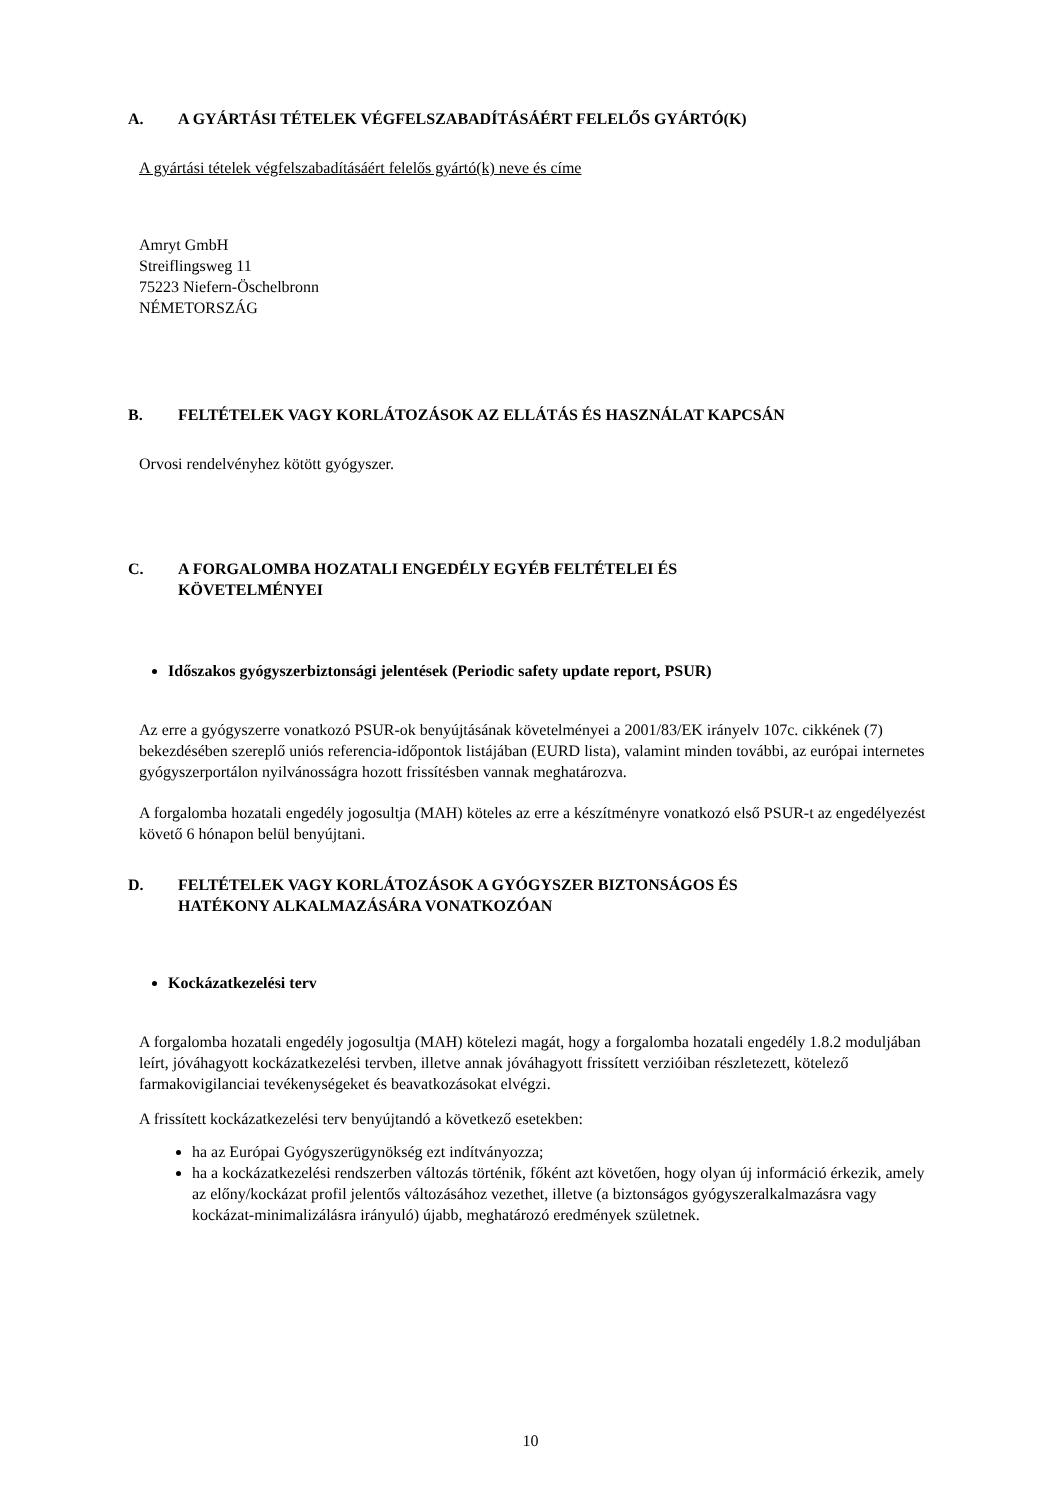A. A GYÁRTÁSI TÉTELEK VÉGFELSZABADÍTÁSÁÉRT FELELŐS GYÁRTÓ(K)
A gyártási tételek végfelszabadításáért felelős gyártó(k) neve és címe
Amryt GmbH
Streiflingsweg 11
75223 Niefern-Öschelbronn
NÉMETORSZÁG
B. FELTÉTELEK VAGY KORLÁTOZÁSOK AZ ELLÁTÁS ÉS HASZNÁLAT KAPCSÁN
Orvosi rendelvényhez kötött gyógyszer.
C. A FORGALOMBA HOZATALI ENGEDÉLY EGYÉB FELTÉTELEI ÉS
KÖVETELMÉNYEI
Időszakos gyógyszerbiztonsági jelentések (Periodic safety update report, PSUR)
Az erre a gyógyszerre vonatkozó PSUR-ok benyújtásának követelményei a 2001/83/EK irányelv 107c. cikkének (7) bekezdésében szereplő uniós referencia-időpontok listájában (EURD lista), valamint minden további, az európai internetes gyógyszerportálon nyilvánosságra hozott frissítésben vannak meghatározva.
A forgalomba hozatali engedély jogosultja (MAH) köteles az erre a készítményre vonatkozó első PSUR-t az engedélyezést követő 6 hónapon belül benyújtani.
D. FELTÉTELEK VAGY KORLÁTOZÁSOK A GYÓGYSZER BIZTONSÁGOS ÉS
HATÉKONY ALKALMAZÁSÁRA VONATKOZÓAN
Kockázatkezelési terv
A forgalomba hozatali engedély jogosultja (MAH) kötelezi magát, hogy a forgalomba hozatali engedély 1.8.2 moduljában leírt, jóváhagyott kockázatkezelési tervben, illetve annak jóváhagyott frissített verzióiban részletezett, kötelező farmakovigilanciai tevékenységeket és beavatkozásokat elvégzi.
A frissített kockázatkezelési terv benyújtandó a következő esetekben:
ha az Európai Gyógyszerügynökség ezt indítványozza;
ha a kockázatkezelési rendszerben változás történik, főként azt követően, hogy olyan új információ érkezik, amely az előny/kockázat profil jelentős változásához vezethet, illetve (a biztonságos gyógyszeralkalmazásra vagy kockázat-minimalizálásra irányuló) újabb, meghatározó eredmények születnek.
10